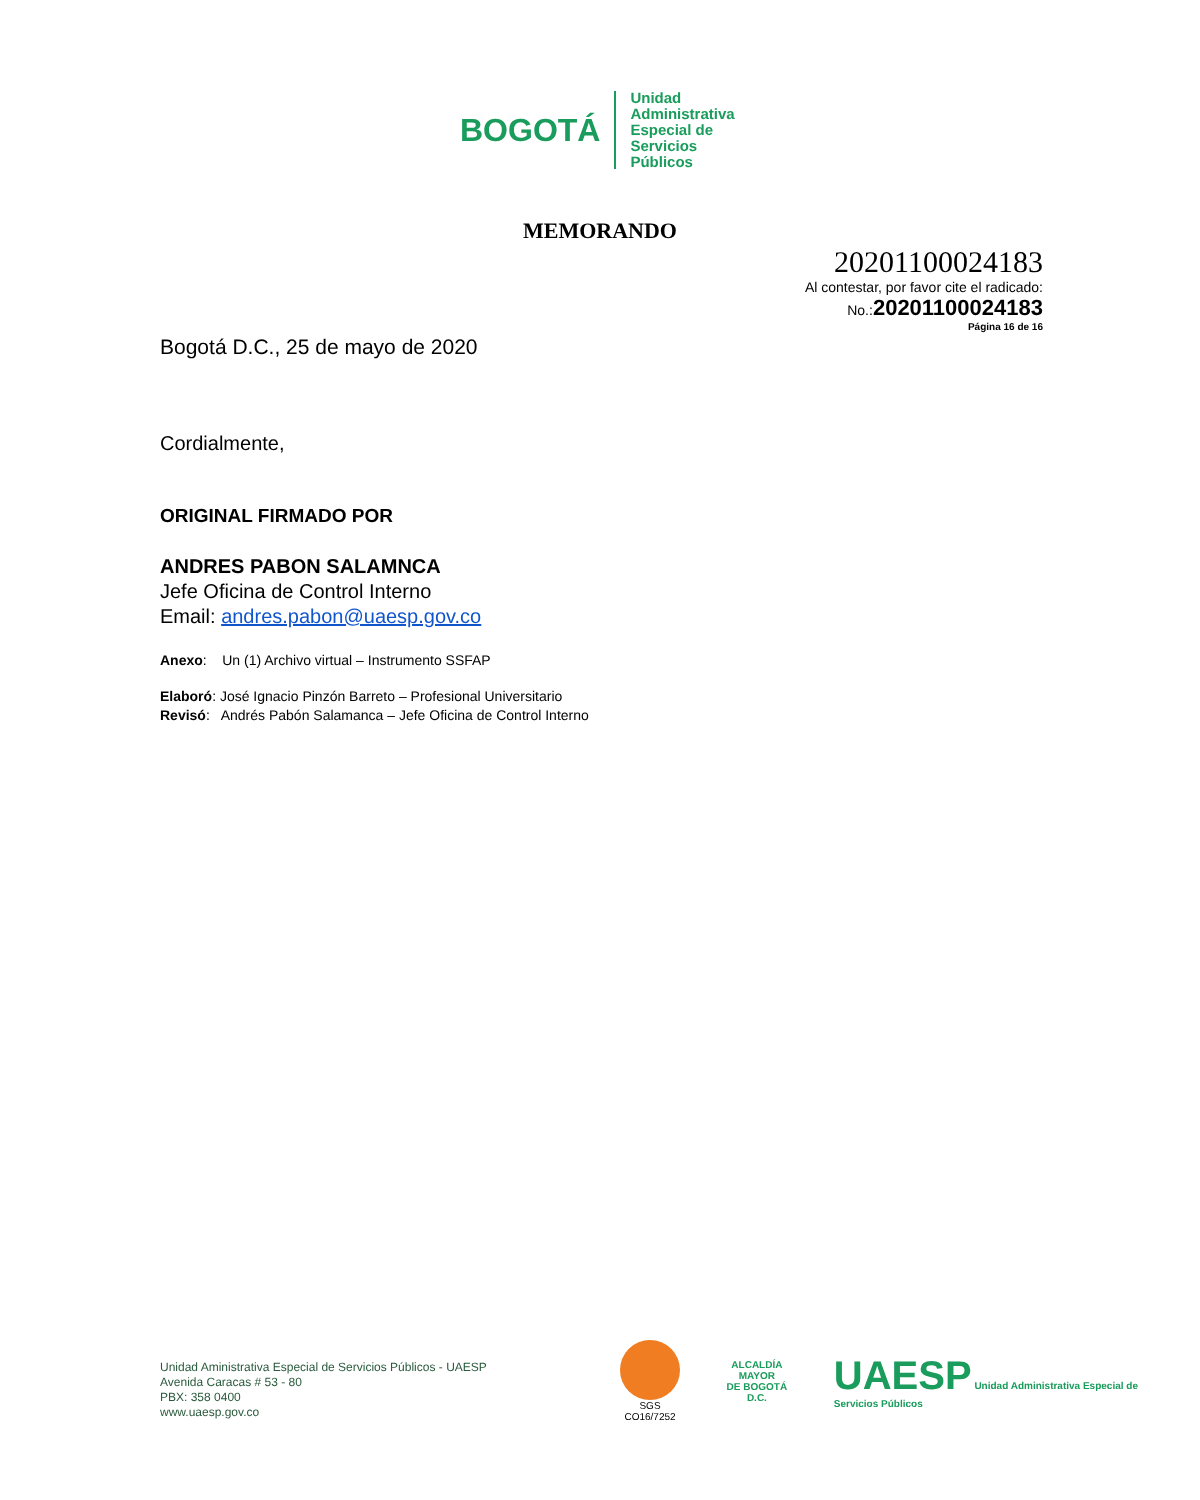BOGOTÁ Unidad
Administrativa
Especial de
Servicios
Públicos
MEMORANDO
20201100024183
Al contestar, por favor cite el radicado:
No.:20201100024183
Página 16 de 16
Bogotá D.C., 25 de mayo de 2020
Cordialmente,
ORIGINAL FIRMADO POR
ANDRES PABON SALAMNCA
Jefe Oficina de Control Interno
Email: andres.pabon@uaesp.gov.co
Anexo: Un (1) Archivo virtual – Instrumento SSFAP
Elaboró: José Ignacio Pinzón Barreto – Profesional Universitario
Revisó: Andrés Pabón Salamanca – Jefe Oficina de Control Interno
Unidad Aministrativa Especial de Servicios Públicos - UAESP
Avenida Caracas # 53 - 80
PBX: 358 0400
www.uaesp.gov.co
SGS
CO16/7252
ALCALDÍA MAYOR
DE BOGOTÁ D.C.
UAESP Unidad Administrativa Especial de Servicios Públicos